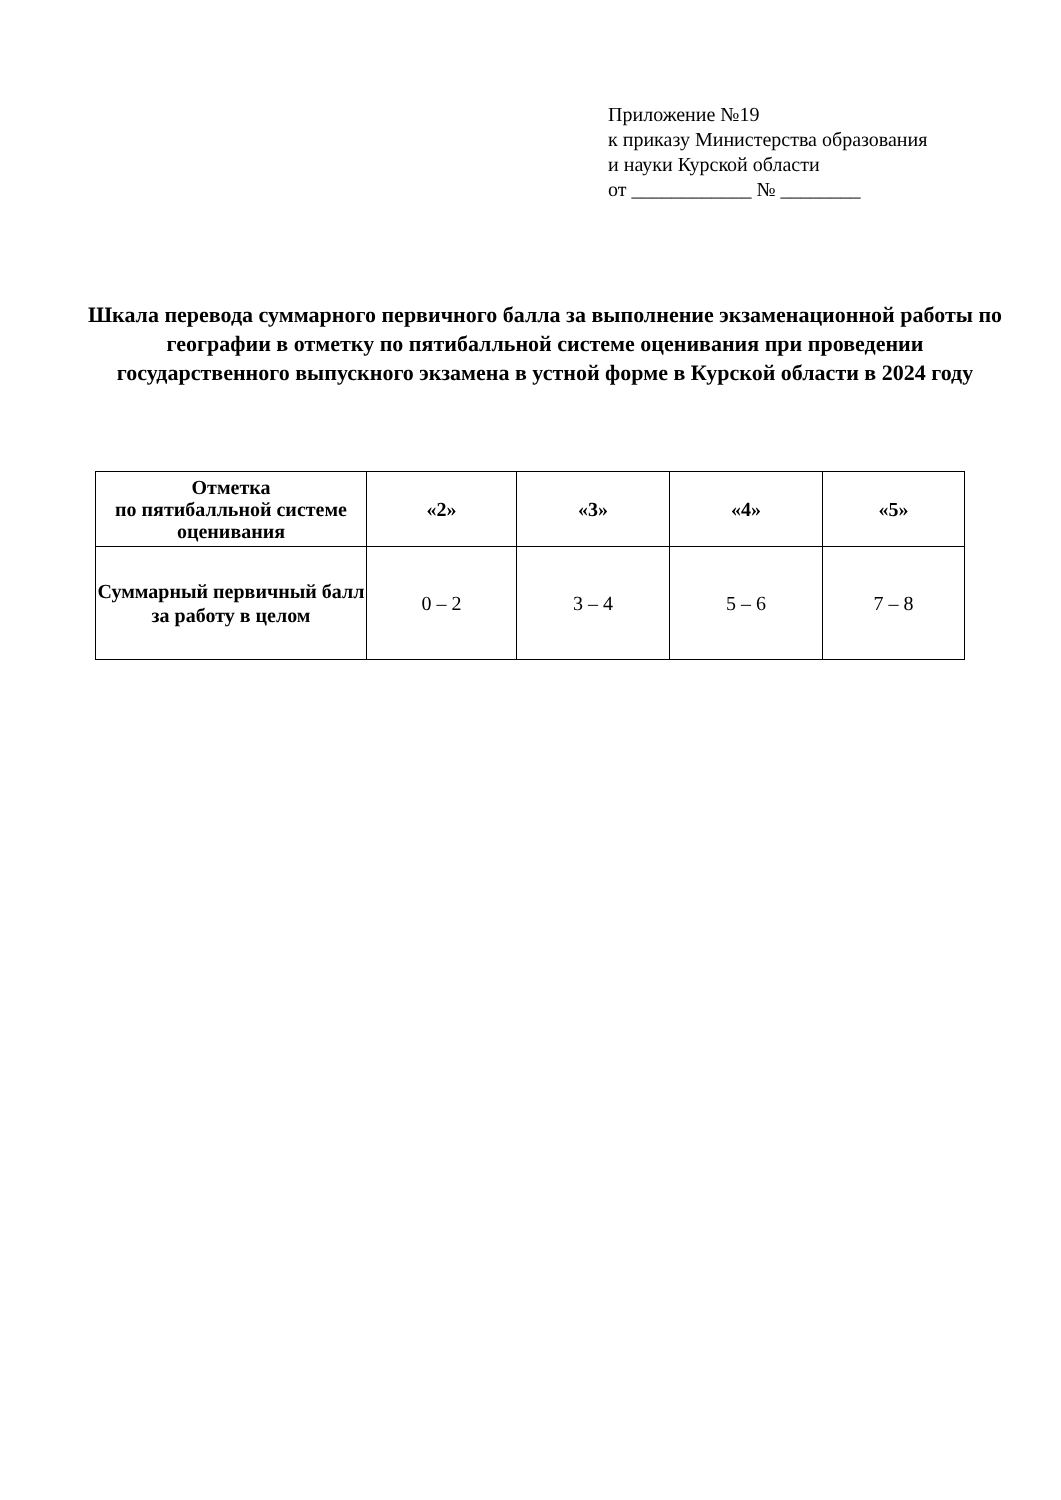Приложение №19
к приказу Министерства образования
и науки Курской области
от ____________ № ________
Шкала перевода суммарного первичного балла за выполнение экзаменационной работы по географии в отметку по пятибалльной системе оценивания при проведении государственного выпускного экзамена в устной форме в Курской области в 2024 году
| Отметка по пятибалльной системе оценивания | «2» | «3» | «4» | «5» |
| --- | --- | --- | --- | --- |
| Суммарный первичный балл за работу в целом | 0 – 2 | 3 – 4 | 5 – 6 | 7 – 8 |